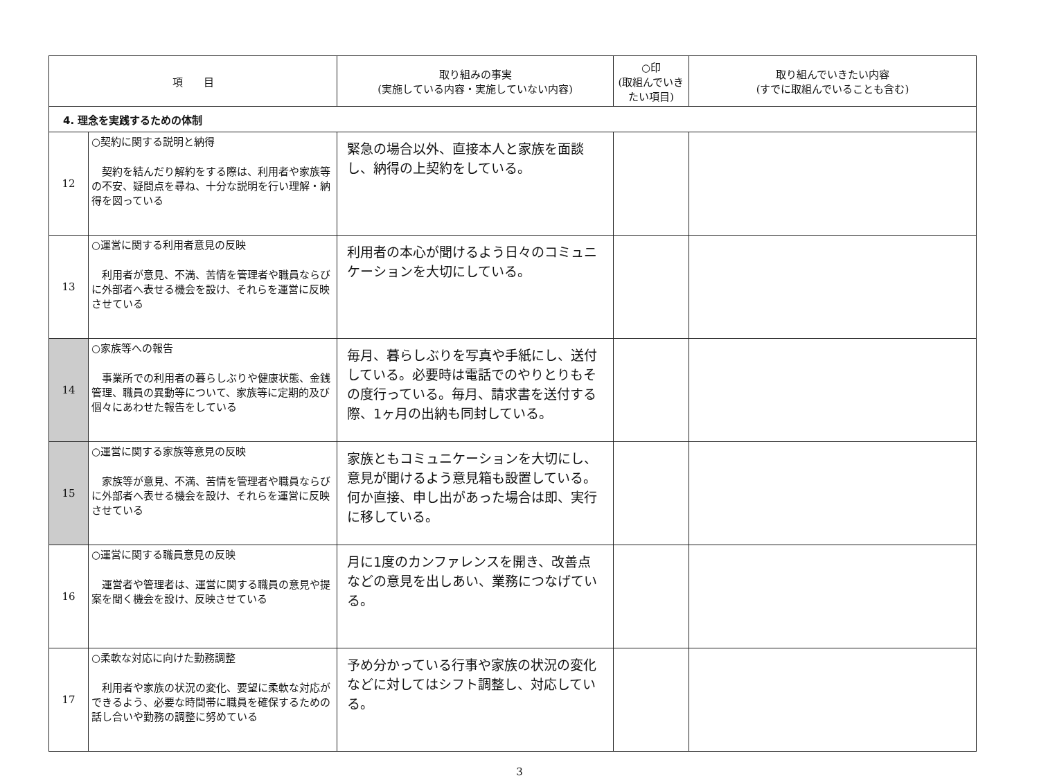| 項 目 | | 取り組みの事実 (実施している内容・実施していない内容) | ○印 (取組んでいき たい項目) | 取り組んでいきたい内容 (すでに取組んでいることも含む) |
| --- | --- | --- | --- | --- |
| 4. 理念を実践するための体制 | | | | |
| 12 | ○契約に関する説明と納得 契約を結んだり解約をする際は、利用者や家族等の不安、疑問点を尋ね、十分な説明を行い理解・納得を図っている | 緊急の場合以外、直接本人と家族を面談し、納得の上契約をしている。 | | |
| 13 | ○運営に関する利用者意見の反映 利用者が意見、不満、苦情を管理者や職員ならびに外部者へ表せる機会を設け、それらを運営に反映させている | 利用者の本心が聞けるよう日々のコミュニケーションを大切にしている。 | | |
| 14 | ○家族等への報告 事業所での利用者の暮らしぶりや健康状態、金銭管理、職員の異動等について、家族等に定期的及び個々にあわせた報告をしている | 毎月、暮らしぶりを写真や手紙にし、送付している。必要時は電話でのやりとりもその度行っている。毎月、請求書を送付する際、1ヶ月の出納も同封している。 | | |
| 15 | ○運営に関する家族等意見の反映 家族等が意見、不満、苦情を管理者や職員ならびに外部者へ表せる機会を設け、それらを運営に反映させている | 家族ともコミュニケーションを大切にし、意見が聞けるよう意見箱も設置している。何か直接、申し出があった場合は即、実行に移している。 | | |
| 16 | ○運営に関する職員意見の反映 運営者や管理者は、運営に関する職員の意見や提案を聞く機会を設け、反映させている | 月に1度のカンファレンスを開き、改善点などの意見を出しあい、業務につなげている。 | | |
| 17 | ○柔軟な対応に向けた勤務調整 利用者や家族の状況の変化、要望に柔軟な対応ができるよう、必要な時間帯に職員を確保するための話し合いや勤務の調整に努めている | 予め分かっている行事や家族の状況の変化などに対してはシフト調整し、対応している。 | | |
3